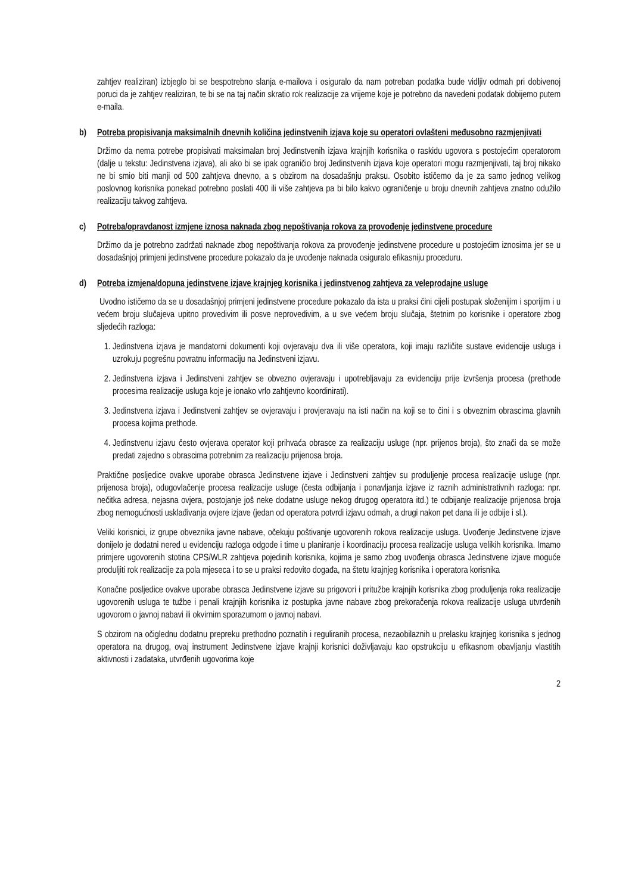zahtjev realiziran) izbjeglo bi se bespotrebno slanja e-mailova i osiguralo da nam potreban podatka bude vidljiv odmah pri dobivenoj poruci da je zahtjev realiziran, te bi se na taj način skratio rok realizacije za vrijeme koje je potrebno da navedeni podatak dobijemo putem e-maila.
b) Potreba propisivanja maksimalnih dnevnih količina jedinstvenih izjava koje su operatori ovlašteni međusobno razmjenjivati
Držimo da nema potrebe propisivati maksimalan broj Jedinstvenih izjava krajnjih korisnika o raskidu ugovora s postojećim operatorom (dalje u tekstu: Jedinstvena izjava), ali ako bi se ipak ograničio broj Jedinstvenih izjava koje operatori mogu razmjenjivati, taj broj nikako ne bi smio biti manji od 500 zahtjeva dnevno, a s obzirom na dosadašnju praksu. Osobito ističemo da je za samo jednog velikog poslovnog korisnika ponekad potrebno poslati 400 ili više zahtjeva pa bi bilo kakvo ograničenje u broju dnevnih zahtjeva znatno odužilo realizaciju takvog zahtjeva.
c) Potreba/opravdanost izmjene iznosa naknada zbog nepoštivanja rokova za provođenje jedinstvene procedure
Držimo da je potrebno zadržati naknade zbog nepoštivanja rokova za provođenje jedinstvene procedure u postojećim iznosima jer se u dosadašnjoj primjeni jedinstvene procedure pokazalo da je uvođenje naknada osiguralo efikasniju proceduru.
d) Potreba izmjena/dopuna jedinstvene izjave krajnjeg korisnika i jedinstvenog zahtjeva za veleprodajne usluge
Uvodno ističemo da se u dosadašnjoj primjeni jedinstvene procedure pokazalo da ista u praksi čini cijeli postupak složenijim i sporijim i u većem broju slučajeva upitno provedivim ili posve neprovedivim, a u sve većem broju slučaja, štetnim po korisnike i operatore zbog sljedećih razloga:
1. Jedinstvena izjava je mandatorni dokumenti koji ovjeravaju dva ili više operatora, koji imaju različite sustave evidencije usluga i uzrokuju pogrešnu povratnu informaciju na Jedinstveni izjavu.
2. Jedinstvena izjava i Jedinstveni zahtjev se obvezno ovjeravaju i upotrebljavaju za evidenciju prije izvršenja procesa (prethode procesima realizacije usluga koje je ionako vrlo zahtjevno koordinirati).
3. Jedinstvena izjava i Jedinstveni zahtjev se ovjeravaju i provjeravaju na isti način na koji se to čini i s obveznim obrascima glavnih procesa kojima prethode.
4. Jedinstvenu izjavu često ovjerava operator koji prihvaća obrasce za realizaciju usluge (npr. prijenos broja), što znači da se može predati zajedno s obrascima potrebnim za realizaciju prijenosa broja.
Praktične posljedice ovakve uporabe obrasca Jedinstvene izjave i Jedinstveni zahtjev su produljenje procesa realizacije usluge (npr. prijenosa broja), odugovlačenje procesa realizacije usluge (česta odbijanja i ponavljanja izjave iz raznih administrativnih razloga: npr. nečitka adresa, nejasna ovjera, postojanje još neke dodatne usluge nekog drugog operatora itd.) te odbijanje realizacije prijenosa broja zbog nemogućnosti usklađivanja ovjere izjave (jedan od operatora potvrdi izjavu odmah, a drugi nakon pet dana ili je odbije i sl.).
Veliki korisnici, iz grupe obveznika javne nabave, očekuju poštivanje ugovorenih rokova realizacije usluga. Uvođenje Jedinstvene izjave donijelo je dodatni nered u evidenciju razloga odgode i time u planiranje i koordinaciju procesa realizacije usluga velikih korisnika. Imamo primjere ugovorenih stotina CPS/WLR zahtjeva pojedinih korisnika, kojima je samo zbog uvođenja obrasca Jedinstvene izjave moguće produljiti rok realizacije za pola mjeseca i to se u praksi redovito događa, na štetu krajnjeg korisnika i operatora korisnika
Konačne posljedice ovakve uporabe obrasca Jedinstvene izjave su prigovori i pritužbe krajnjih korisnika zbog produljenja roka realizacije ugovorenih usluga te tužbe i penali krajnjih korisnika iz postupka javne nabave zbog prekoračenja rokova realizacije usluga utvrđenih ugovorom o javnoj nabavi ili okvirnim sporazumom o javnoj nabavi.
S obzirom na očiglednu dodatnu prepreku prethodno poznatih i reguliranih procesa, nezaobilaznih u prelasku krajnjeg korisnika s jednog operatora na drugog, ovaj instrument Jedinstvene izjave krajnji korisnici doživljavaju kao opstrukciju u efikasnom obavljanju vlastitih aktivnosti i zadataka, utvrđenih ugovorima koje
2